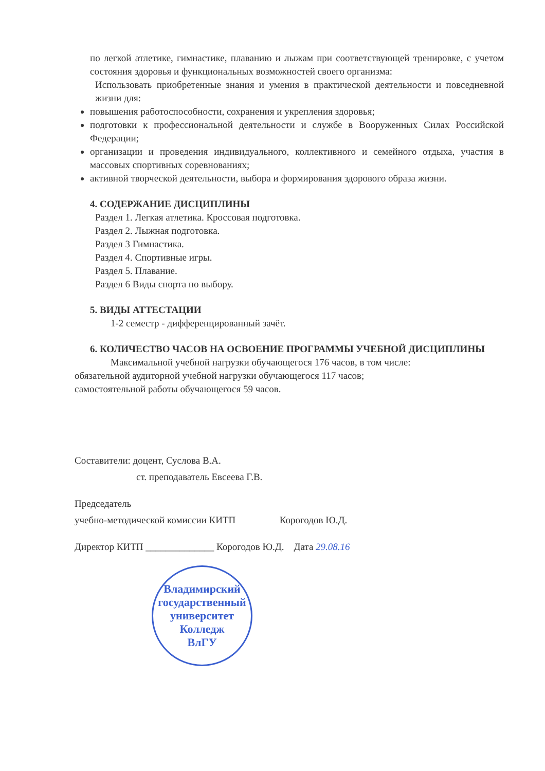по легкой атлетике, гимнастике, плаванию и лыжам при соответствующей тренировке, с учетом состояния здоровья и функциональных возможностей своего организма:
Использовать приобретенные знания и умения в практической деятельности и повседневной жизни для:
повышения работоспособности, сохранения и укрепления здоровья;
подготовки к профессиональной деятельности и службе в Вооруженных Силах Российской Федерации;
организации и проведения индивидуального, коллективного и семейного отдыха, участия в массовых спортивных соревнованиях;
активной творческой деятельности, выбора и формирования здорового образа жизни.
4. СОДЕРЖАНИЕ ДИСЦИПЛИНЫ
Раздел 1. Легкая атлетика. Кроссовая подготовка.
Раздел 2. Лыжная подготовка.
Раздел 3 Гимнастика.
Раздел 4. Спортивные игры.
Раздел 5. Плавание.
Раздел 6 Виды спорта по выбору.
5. ВИДЫ АТТЕСТАЦИИ
1-2 семестр - дифференцированный зачёт.
6. КОЛИЧЕСТВО ЧАСОВ НА ОСВОЕНИЕ ПРОГРАММЫ УЧЕБНОЙ ДИСЦИПЛИНЫ
Максимальной учебной нагрузки обучающегося 176 часов, в том числе:
обязательной аудиторной учебной нагрузки обучающегося 117 часов;
самостоятельной работы обучающегося 59 часов.
Составители: доцент, Суслова В.А.
ст. преподаватель Евсеева Г.В.
Председатель
учебно-методической комиссии КИТП Корогодов Ю.Д.
Директор КИТП ______________ Корогодов Ю.Д. Дата 29.08.16
Владимирский государственный университет
Колледж
ВлГУ